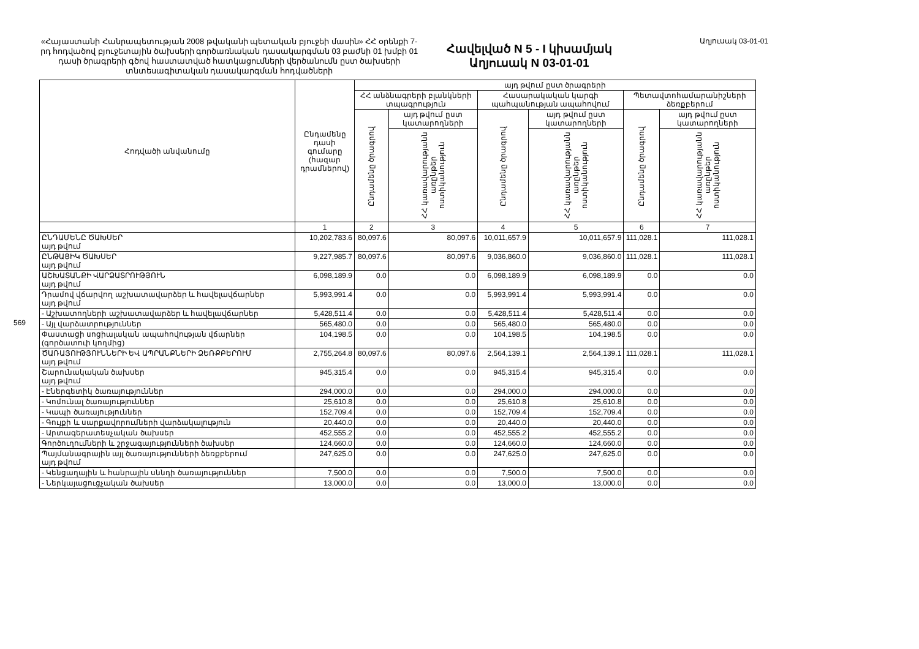569
«Հայաստանի Հանրապետության 2008 թվականի պետական բյուջեի մասին» ՀՀ օրենքի 7-րդ հոդվածով բյուջետային ծախսերի գործառնական դասակարգման 03 բաժնի 01 խմբի 01 դասի ծրագրերի գծով հաստատված հատկացումների վերծանումն ըստ ծախսերի տնտեսագիտական դասակարգման հոդվածների
Հավելված N 5 - I կիսամյակ
Աղյուսակ N 03-01-01
Աղյուսակ 03-01-01
| Հոդվածի անվանումը | Ընդամենը դասի գումարը (հազար դրամներով) | այդ թվում ըստ ծրագրերի | | | | | |
| --- | --- | --- | --- | --- | --- | --- | --- |
| | | ՀՀ անձնագրերի բլանկների տպագրություն | | Հասարակական կարգի պահպանության ապահովում | | Պետավտոհամարանիշների ձեռքբերում | |
| | | Ընդամենը ծրագրով | այդ թվում ըստ կատարողների | Ընդամենը ծրագրով | այդ թվում ըստ կատարողների | Ընդամենը ծրագրով | այդ թվում ըստ կատարողների |
| | | | ՀՀ կառավարությանն առընթեր ոստիկանություն | | ՀՀ կառավարությանն առընթեր ոստիկանություն | | ՀՀ կառավարությանն առընթեր ոստիկանություն |
| | 1 | 2 | 3 | 4 | 5 | 6 | 7 |
| ԸՆԴԱՄԵՆԸ ԾԱԽՍԵՐ այդ թվում | 10,202,783.6 | 80,097.6 | 80,097.6 | 10,011,657.9 | 10,011,657.9 | 111,028.1 | 111,028.1 |
| ԸՆԹԱՑԻԿ ԾԱԽՍԵՐ այդ թվում | 9,227,985.7 | 80,097.6 | 80,097.6 | 9,036,860.0 | 9,036,860.0 | 111,028.1 | 111,028.1 |
| ԱՇԽԱՏԱՆՔԻ ՎԱՐՁԱՏՐՈՒԹՅՈՒՆ այդ թվում | 6,098,189.9 | 0.0 | 0.0 | 6,098,189.9 | 6,098,189.9 | 0.0 | 0.0 |
| Դրամով վճարվող աշխատավարձեր և հավելավճարներ այդ թվում | 5,993,991.4 | 0.0 | 0.0 | 5,993,991.4 | 5,993,991.4 | 0.0 | 0.0 |
| - Աշխատողների աշխատավարձեր և հավելավճարներ | 5,428,511.4 | 0.0 | 0.0 | 5,428,511.4 | 5,428,511.4 | 0.0 | 0.0 |
| - Այլ վարձատրություններ | 565,480.0 | 0.0 | 0.0 | 565,480.0 | 565,480.0 | 0.0 | 0.0 |
| Փաստացի սոցիալական ապահովության վճարներ (գործատուի կողմից) | 104,198.5 | 0.0 | 0.0 | 104,198.5 | 104,198.5 | 0.0 | 0.0 |
| ԾԱՌԱՅՈՒԹՅՈՒՆՆԵՐԻ ԵՎ ԱՊՐԱՆՔՆԵՐԻ ՁԵՌՔԲԵՐՈՒՄ այդ թվում | 2,755,264.8 | 80,097.6 | 80,097.6 | 2,564,139.1 | 2,564,139.1 | 111,028.1 | 111,028.1 |
| Շարունակական ծախսեր այդ թվում | 945,315.4 | 0.0 | 0.0 | 945,315.4 | 945,315.4 | 0.0 | 0.0 |
| - Էներգետիկ ծառայություններ | 294,000.0 | 0.0 | 0.0 | 294,000.0 | 294,000.0 | 0.0 | 0.0 |
| - Կոմունալ ծառայություններ | 25,610.8 | 0.0 | 0.0 | 25,610.8 | 25,610.8 | 0.0 | 0.0 |
| - Կապի ծառայություններ | 152,709.4 | 0.0 | 0.0 | 152,709.4 | 152,709.4 | 0.0 | 0.0 |
| - Գույքի և սարքավորումների վարձակալություն | 20,440.0 | 0.0 | 0.0 | 20,440.0 | 20,440.0 | 0.0 | 0.0 |
| - Արտագերատեսչական ծախսեր | 452,555.2 | 0.0 | 0.0 | 452,555.2 | 452,555.2 | 0.0 | 0.0 |
| Գործուղումների և շրջագայությունների ծախսեր | 124,660.0 | 0.0 | 0.0 | 124,660.0 | 124,660.0 | 0.0 | 0.0 |
| Պայմանագրային այլ ծառայությունների ձեռքբերում այդ թվում | 247,625.0 | 0.0 | 0.0 | 247,625.0 | 247,625.0 | 0.0 | 0.0 |
| - Կենցաղային և հանրային սննդի ծառայություններ | 7,500.0 | 0.0 | 0.0 | 7,500.0 | 7,500.0 | 0.0 | 0.0 |
| - Ներկայացուցչական ծախսեր | 13,000.0 | 0.0 | 0.0 | 13,000.0 | 13,000.0 | 0.0 | 0.0 |